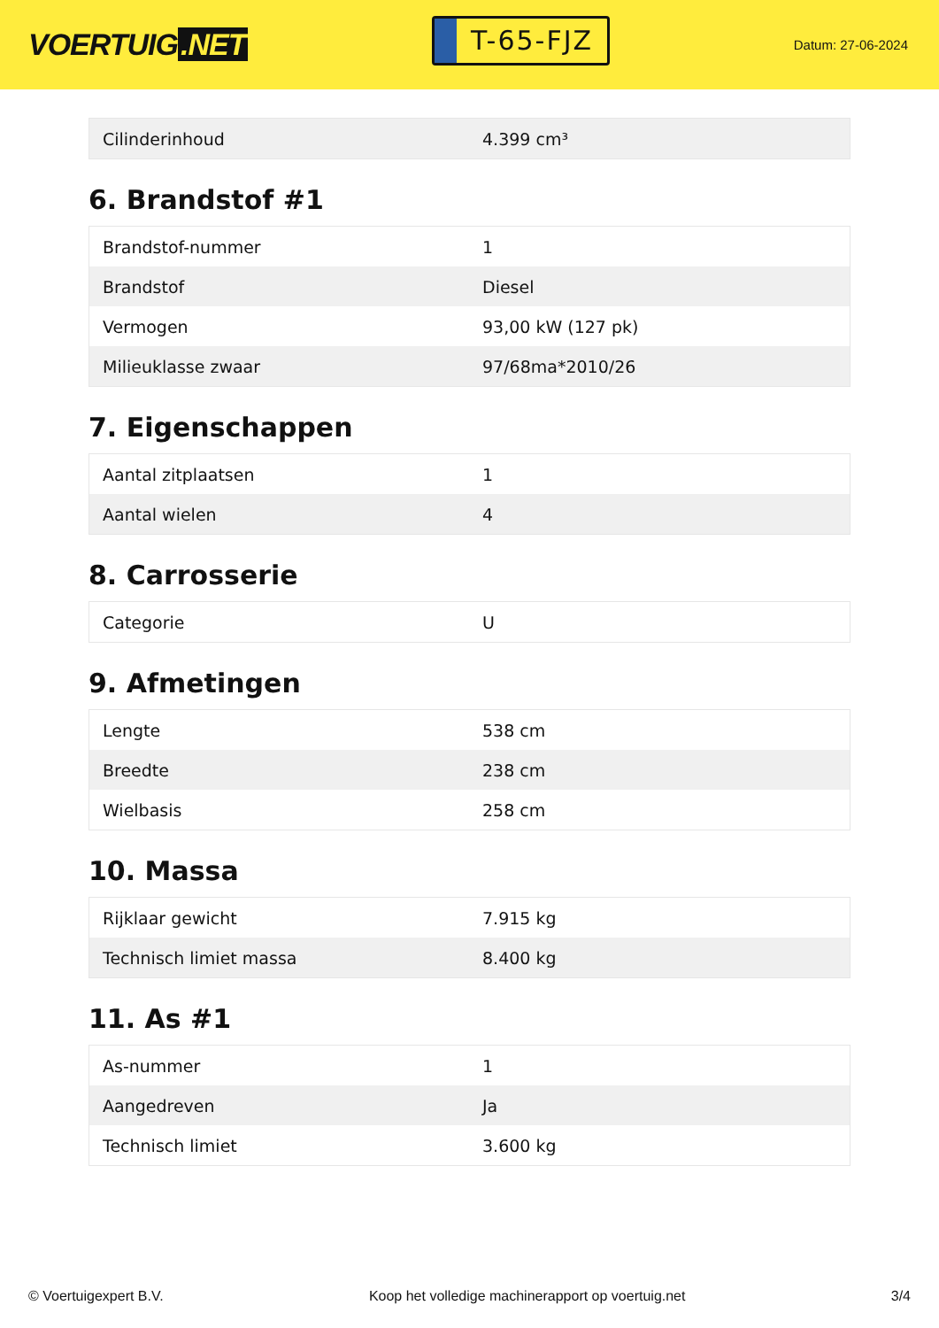VOERTUIG.NET
T-65-FJZ
Datum: 27-06-2024
| Cilinderinhoud | 4.399 cm³ |
6. Brandstof #1
| Brandstof-nummer | 1 |
| Brandstof | Diesel |
| Vermogen | 93,00 kW (127 pk) |
| Milieuklasse zwaar | 97/68ma*2010/26 |
7. Eigenschappen
| Aantal zitplaatsen | 1 |
| Aantal wielen | 4 |
8. Carrosserie
| Categorie | U |
9. Afmetingen
| Lengte | 538 cm |
| Breedte | 238 cm |
| Wielbasis | 258 cm |
10. Massa
| Rijklaar gewicht | 7.915 kg |
| Technisch limiet massa | 8.400 kg |
11. As #1
| As-nummer | 1 |
| Aangedreven | Ja |
| Technisch limiet | 3.600 kg |
© Voertuigexpert B.V. Koop het volledige machinerapport op voertuig.net 3/4